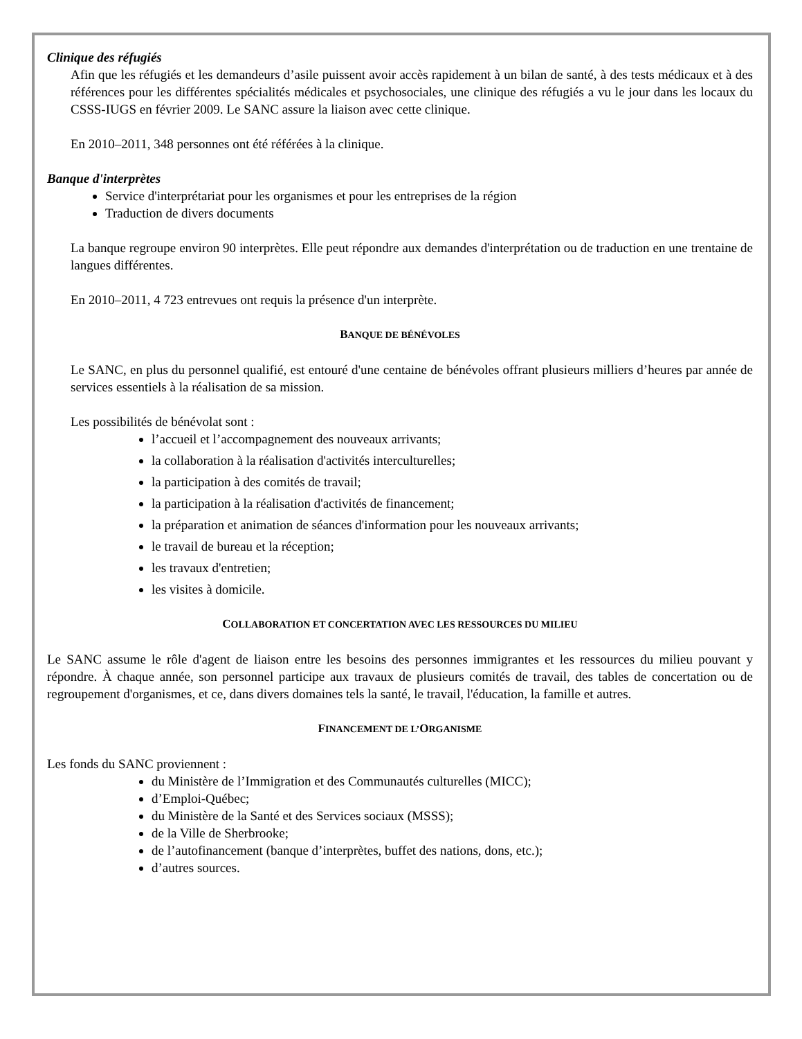Clinique des réfugiés
Afin que les réfugiés et les demandeurs d’asile puissent avoir accès rapidement à un bilan de santé, à des tests médicaux et à des références pour les différentes spécialités médicales et psychosociales, une clinique des réfugiés a vu le jour dans les locaux du CSSS-IUGS en février 2009. Le SANC assure la liaison avec cette clinique.
En 2010–2011, 348 personnes ont été référées à la clinique.
Banque d'interprètes
Service d'interprétariat pour les organismes et pour les entreprises de la région
Traduction de divers documents
La banque regroupe environ 90 interprètes. Elle peut répondre aux demandes d'interprétation ou de traduction en une trentaine de langues différentes.
En 2010–2011, 4 723 entrevues ont requis la présence d'un interprète.
BANQUE DE BÉNÉVOLES
Le SANC, en plus du personnel qualifié, est entouré d'une centaine de bénévoles offrant plusieurs milliers d’heures par année de services essentiels à la réalisation de sa mission.
Les possibilités de bénévolat sont :
l’accueil et l’accompagnement des nouveaux arrivants;
la collaboration à la réalisation d'activités interculturelles;
la participation à des comités de travail;
la participation à la réalisation d'activités de financement;
la préparation et animation de séances d'information pour les nouveaux arrivants;
le travail de bureau et la réception;
les travaux d'entretien;
les visites à domicile.
COLLABORATION ET CONCERTATION AVEC LES RESSOURCES DU MILIEU
Le SANC assume le rôle d'agent de liaison entre les besoins des personnes immigrantes et les ressources du milieu pouvant y répondre. À chaque année, son personnel participe aux travaux de plusieurs comités de travail, des tables de concertation ou de regroupement d'organismes, et ce, dans divers domaines tels la santé, le travail, l'éducation, la famille et autres.
FINANCEMENT DE L’ORGANISME
Les fonds du SANC proviennent :
du Ministère de l’Immigration et des Communautés culturelles (MICC);
d’Emploi-Québec;
du Ministère de la Santé et des Services sociaux (MSSS);
de la Ville de Sherbrooke;
de l’autofinancement (banque d’interprètes, buffet des nations, dons, etc.);
d’autres sources.